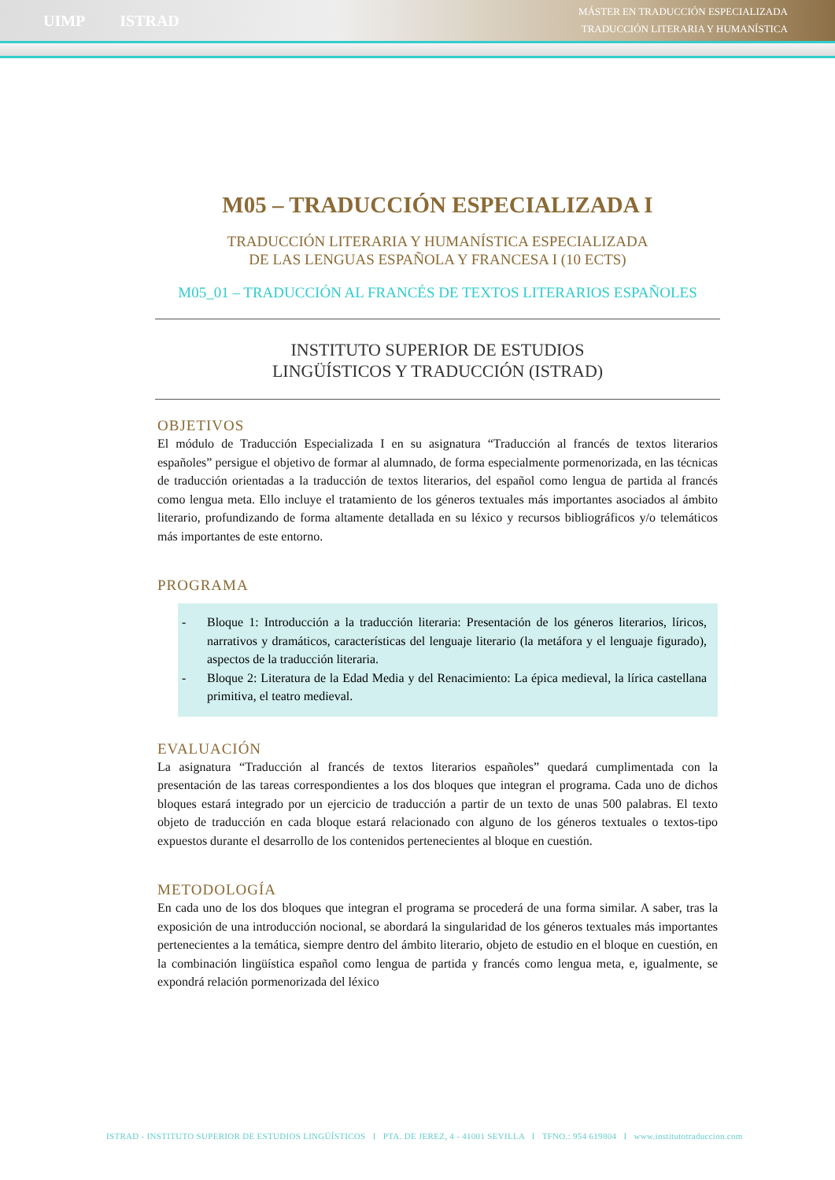UIMP ISTRAD
MÁSTER EN TRADUCCIÓN ESPECIALIZADA
TRADUCCIÓN LITERARIA Y HUMANÍSTICA
M05 – TRADUCCIÓN ESPECIALIZADA I
TRADUCCIÓN LITERARIA Y HUMANÍSTICA ESPECIALIZADA
DE LAS LENGUAS ESPAÑOLA Y FRANCESA I (10 ECTS)
M05_01 – TRADUCCIÓN AL FRANCÉS DE TEXTOS LITERARIOS ESPAÑOLES
INSTITUTO SUPERIOR DE ESTUDIOS
LINGÜÍSTICOS Y TRADUCCIÓN (ISTRAD)
OBJETIVOS
El módulo de Traducción Especializada I en su asignatura “Traducción al francés de textos literarios españoles” persigue el objetivo de formar al alumnado, de forma especialmente pormenorizada, en las técnicas de traducción orientadas a la traducción de textos literarios, del español como lengua de partida al francés como lengua meta. Ello incluye el tratamiento de los géneros textuales más importantes asociados al ámbito literario, profundizando de forma altamente detallada en su léxico y recursos bibliográficos y/o telemáticos más importantes de este entorno.
PROGRAMA
- Bloque 1: Introducción a la traducción literaria: Presentación de los géneros literarios, líricos, narrativos y dramáticos, características del lenguaje literario (la metáfora y el lenguaje figurado), aspectos de la traducción literaria.
- Bloque 2: Literatura de la Edad Media y del Renacimiento: La épica medieval, la lírica castellana primitiva, el teatro medieval.
EVALUACIÓN
La asignatura “Traducción al francés de textos literarios españoles” quedará cumplimentada con la presentación de las tareas correspondientes a los dos bloques que integran el programa. Cada uno de dichos bloques estará integrado por un ejercicio de traducción a partir de un texto de unas 500 palabras. El texto objeto de traducción en cada bloque estará relacionado con alguno de los géneros textuales o textos-tipo expuestos durante el desarrollo de los contenidos pertenecientes al bloque en cuestión.
METODOLOGÍA
En cada uno de los dos bloques que integran el programa se procederá de una forma similar. A saber, tras la exposición de una introducción nocional, se abordará la singularidad de los géneros textuales más importantes pertenecientes a la temática, siempre dentro del ámbito literario, objeto de estudio en el bloque en cuestión, en la combinación lingüística español como lengua de partida y francés como lengua meta, e, igualmente, se expondrá relación pormenorizada del léxico
ISTRAD - INSTITUTO SUPERIOR DE ESTUDIOS LINGÜÍSTICOS I PTA. DE JEREZ, 4 - 41001 SEVILLA I TFNO.: 954 619804 I www.institutotraduccion.com